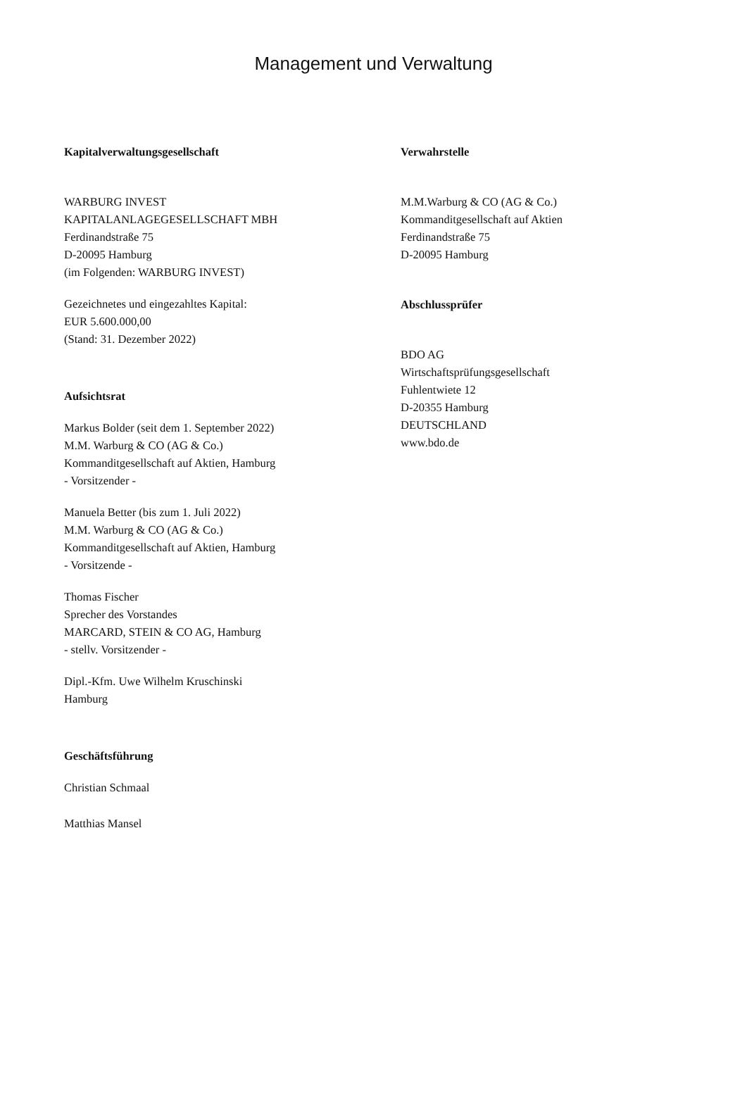Management und Verwaltung
Kapitalverwaltungsgesellschaft
WARBURG INVEST
KAPITALANLAGEGESELLSCHAFT MBH
Ferdinandstraße 75
D-20095 Hamburg
(im Folgenden: WARBURG INVEST)
Gezeichnetes und eingezahltes Kapital:
EUR 5.600.000,00
(Stand: 31. Dezember 2022)
Aufsichtsrat
Markus Bolder (seit dem 1. September 2022)
M.M. Warburg & CO (AG & Co.)
Kommanditgesellschaft auf Aktien, Hamburg
- Vorsitzender -
Manuela Better (bis zum 1. Juli 2022)
M.M. Warburg & CO (AG & Co.)
Kommanditgesellschaft auf Aktien, Hamburg
- Vorsitzende -
Thomas Fischer
Sprecher des Vorstandes
MARCARD, STEIN & CO AG, Hamburg
- stellv. Vorsitzender -
Dipl.-Kfm. Uwe Wilhelm Kruschinski
Hamburg
Geschäftsführung
Christian Schmaal
Matthias Mansel
Verwahrstelle
M.M.Warburg & CO (AG & Co.)
Kommanditgesellschaft auf Aktien
Ferdinandstraße 75
D-20095 Hamburg
Abschlussprüfer
BDO AG
Wirtschaftsprüfungsgesellschaft
Fuhlentwiete 12
D-20355 Hamburg
DEUTSCHLAND
www.bdo.de